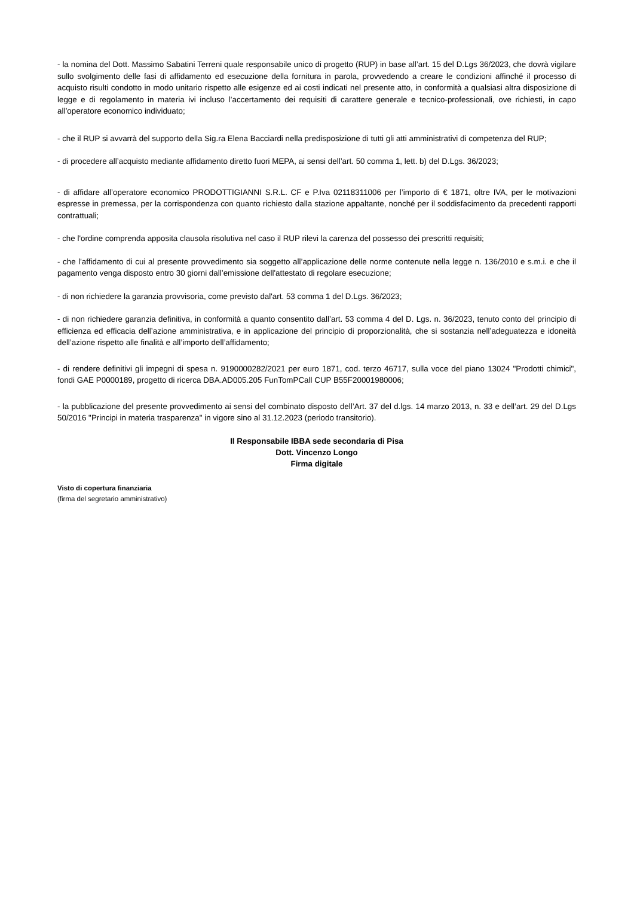- la nomina del Dott. Massimo Sabatini Terreni quale responsabile unico di progetto (RUP) in base all’art. 15 del D.Lgs 36/2023, che dovrà vigilare sullo svolgimento delle fasi di affidamento ed esecuzione della fornitura in parola, provvedendo a creare le condizioni affinché il processo di acquisto risulti condotto in modo unitario rispetto alle esigenze ed ai costi indicati nel presente atto, in conformità a qualsiasi altra disposizione di legge e di regolamento in materia ivi incluso l’accertamento dei requisiti di carattere generale e tecnico-professionali, ove richiesti, in capo all’operatore economico individuato;
- che il RUP si avvarrà del supporto della Sig.ra Elena Bacciardi nella predisposizione di tutti gli atti amministrativi di competenza del RUP;
- di procedere all’acquisto mediante affidamento diretto fuori MEPA, ai sensi dell’art. 50 comma 1, lett. b) del D.Lgs. 36/2023;
- di affidare all’operatore economico PRODOTTIGIANNI S.R.L. CF e P.Iva 02118311006 per l’importo di € 1871, oltre IVA, per le motivazioni espresse in premessa, per la corrispondenza con quanto richiesto dalla stazione appaltante, nonché per il soddisfacimento da precedenti rapporti contrattuali;
- che l'ordine comprenda apposita clausola risolutiva nel caso il RUP rilevi la carenza del possesso dei prescritti requisiti;
- che l'affidamento di cui al presente provvedimento sia soggetto all’applicazione delle norme contenute nella legge n. 136/2010 e s.m.i. e che il pagamento venga disposto entro 30 giorni dall’emissione dell'attestato di regolare esecuzione;
- di non richiedere la garanzia provvisoria, come previsto dal'art. 53 comma 1 del D.Lgs. 36/2023;
- di non richiedere garanzia definitiva, in conformità a quanto consentito dall’art. 53 comma 4 del D. Lgs. n. 36/2023, tenuto conto del principio di efficienza ed efficacia dell’azione amministrativa, e in applicazione del principio di proporzionalità, che si sostanzia nell’adeguatezza e idoneità dell’azione rispetto alle finalità e all’importo dell’affidamento;
- di rendere definitivi gli impegni di spesa n. 9190000282/2021 per euro 1871, cod. terzo 46717, sulla voce del piano 13024 "Prodotti chimici", fondi GAE P0000189, progetto di ricerca DBA.AD005.205 FunTomPCall CUP B55F20001980006;
- la pubblicazione del presente provvedimento ai sensi del combinato disposto dell’Art. 37 del d.lgs. 14 marzo 2013, n. 33 e dell’art. 29 del D.Lgs 50/2016 "Principi in materia trasparenza" in vigore sino al 31.12.2023 (periodo transitorio).
Il Responsabile IBBA sede secondaria di Pisa
Dott. Vincenzo Longo
Firma digitale
Visto di copertura finanziaria
(firma del segretario amministrativo)